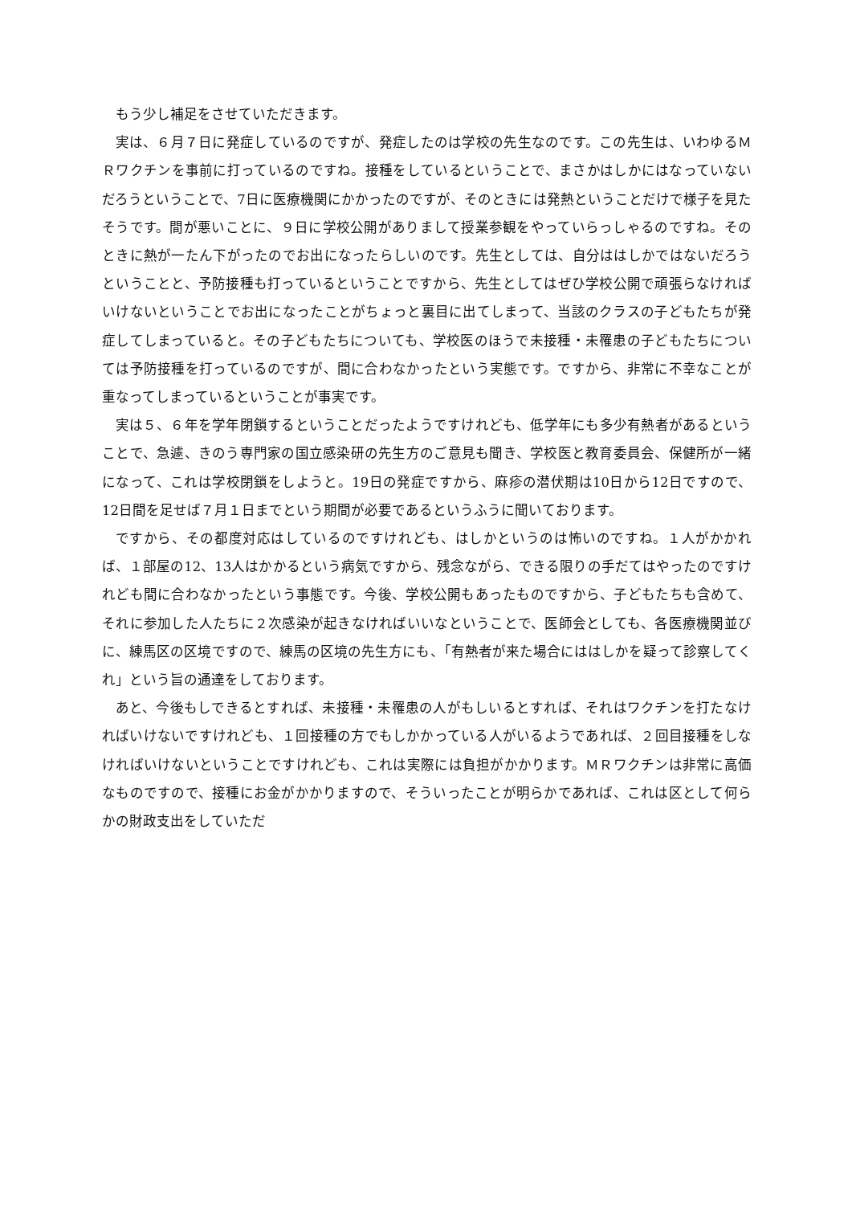もう少し補足をさせていただきます。
実は、６月７日に発症しているのですが、発症したのは学校の先生なのです。この先生は、いわゆるＭＲワクチンを事前に打っているのですね。接種をしているということで、まさかはしかにはなっていないだろうということで、7日に医療機関にかかったのですが、そのときには発熱ということだけで様子を見たそうです。間が悪いことに、９日に学校公開がありまして授業参観をやっていらっしゃるのですね。そのときに熱が一たん下がったのでお出になったらしいのです。先生としては、自分ははしかではないだろうということと、予防接種も打っているということですから、先生としてはぜひ学校公開で頑張らなければいけないということでお出になったことがちょっと裏目に出てしまって、当該のクラスの子どもたちが発症してしまっていると。その子どもたちについても、学校医のほうで未接種・未罹患の子どもたちについては予防接種を打っているのですが、間に合わなかったという実態です。ですから、非常に不幸なことが重なってしまっているということが事実です。
実は５、６年を学年閉鎖するということだったようですけれども、低学年にも多少有熱者があるということで、急遽、きのう専門家の国立感染研の先生方のご意見も聞き、学校医と教育委員会、保健所が一緒になって、これは学校閉鎖をしようと。19日の発症ですから、麻疹の潜伏期は10日から12日ですので、12日間を足せば７月１日までという期間が必要であるというふうに聞いております。
ですから、その都度対応はしているのですけれども、はしかというのは怖いのですね。１人がかかれば、１部屋の12、13人はかかるという病気ですから、残念ながら、できる限りの手だてはやったのですけれども間に合わなかったという事態です。今後、学校公開もあったものですから、子どもたちも含めて、それに参加した人たちに２次感染が起きなければいいなということで、医師会としても、各医療機関並びに、練馬区の区境ですので、練馬の区境の先生方にも、「有熱者が来た場合にははしかを疑って診察してくれ」という旨の通達をしております。
あと、今後もしできるとすれば、未接種・未罹患の人がもしいるとすれば、それはワクチンを打たなければいけないですけれども、１回接種の方でもしかかっている人がいるようであれば、２回目接種をしなければいけないということですけれども、これは実際には負担がかかります。ＭＲワクチンは非常に高価なものですので、接種にお金がかかりますので、そういったことが明らかであれば、これは区として何らかの財政支出をしていただ